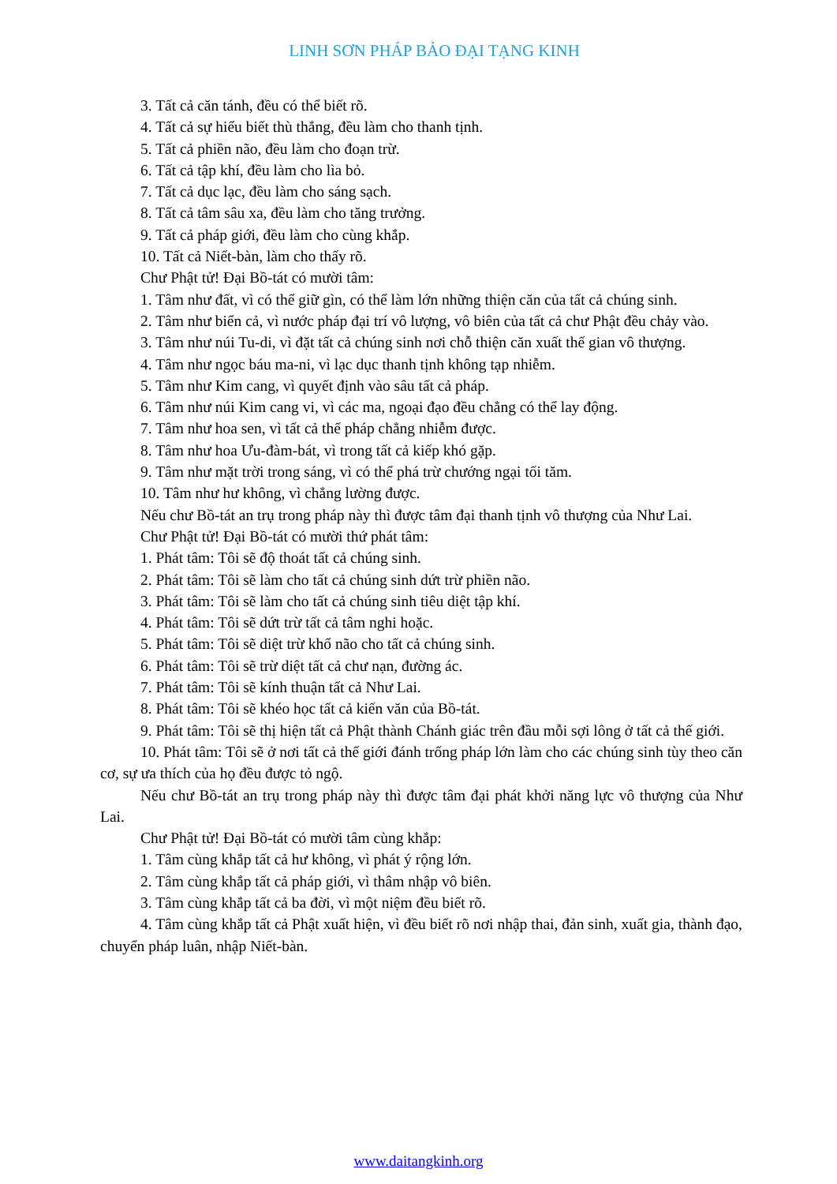LINH SƠN PHÁP BẢO ĐẠI TẠNG KINH
3. Tất cả căn tánh, đều có thể biết rõ.
4. Tất cả sự hiểu biết thù thắng, đều làm cho thanh tịnh.
5. Tất cả phiền não, đều làm cho đoạn trừ.
6. Tất cả tập khí, đều làm cho lìa bỏ.
7. Tất cả dục lạc, đều làm cho sáng sạch.
8. Tất cả tâm sâu xa, đều làm cho tăng trưởng.
9. Tất cả pháp giới, đều làm cho cùng khắp.
10. Tất cả Niết-bàn, làm cho thấy rõ.
Chư Phật tử! Đại Bồ-tát có mười tâm:
1. Tâm như đất, vì có thể giữ gìn, có thể làm lớn những thiện căn của tất cả chúng sinh.
2. Tâm như biển cả, vì nước pháp đại trí vô lượng, vô biên của tất cả chư Phật đều chảy vào.
3. Tâm như núi Tu-di, vì đặt tất cả chúng sinh nơi chỗ thiện căn xuất thế gian vô thượng.
4. Tâm như ngọc báu ma-ni, vì lạc dục thanh tịnh không tạp nhiễm.
5. Tâm như Kim cang, vì quyết định vào sâu tất cả pháp.
6. Tâm như núi Kim cang vi, vì các ma, ngoại đạo đều chẳng có thể lay động.
7. Tâm như hoa sen, vì tất cả thế pháp chẳng nhiễm được.
8. Tâm như hoa Ưu-đàm-bát, vì trong tất cả kiếp khó gặp.
9. Tâm như mặt trời trong sáng, vì có thể phá trừ chướng ngại tối tăm.
10. Tâm như hư không, vì chẳng lường được.
Nếu chư Bồ-tát an trụ trong pháp này thì được tâm đại thanh tịnh vô thượng của Như Lai.
Chư Phật tử! Đại Bồ-tát có mười thứ phát tâm:
1. Phát tâm: Tôi sẽ độ thoát tất cả chúng sinh.
2. Phát tâm: Tôi sẽ làm cho tất cả chúng sinh dứt trừ phiền não.
3. Phát tâm: Tôi sẽ làm cho tất cả chúng sinh tiêu diệt tập khí.
4. Phát tâm: Tôi sẽ dứt trừ tất cả tâm nghi hoặc.
5. Phát tâm: Tôi sẽ diệt trừ khổ não cho tất cả chúng sinh.
6. Phát tâm: Tôi sẽ trừ diệt tất cả chư nạn, đường ác.
7. Phát tâm: Tôi sẽ kính thuận tất cả Như Lai.
8. Phát tâm: Tôi sẽ khéo học tất cả kiến văn của Bồ-tát.
9. Phát tâm: Tôi sẽ thị hiện tất cả Phật thành Chánh giác trên đầu mỗi sợi lông ở tất cả thế giới.
10. Phát tâm: Tôi sẽ ở nơi tất cả thế giới đánh trống pháp lớn làm cho các chúng sinh tùy theo căn cơ, sự ưa thích của họ đều được tỏ ngộ.
Nếu chư Bồ-tát an trụ trong pháp này thì được tâm đại phát khởi năng lực vô thượng của Như Lai.
Chư Phật tử! Đại Bồ-tát có mười tâm cùng khắp:
1. Tâm cùng khắp tất cả hư không, vì phát ý rộng lớn.
2. Tâm cùng khắp tất cả pháp giới, vì thâm nhập vô biên.
3. Tâm cùng khắp tất cả ba đời, vì một niệm đều biết rõ.
4. Tâm cùng khắp tất cả Phật xuất hiện, vì đều biết rõ nơi nhập thai, đản sinh, xuất gia, thành đạo, chuyển pháp luân, nhập Niết-bàn.
www.daitangkinh.org